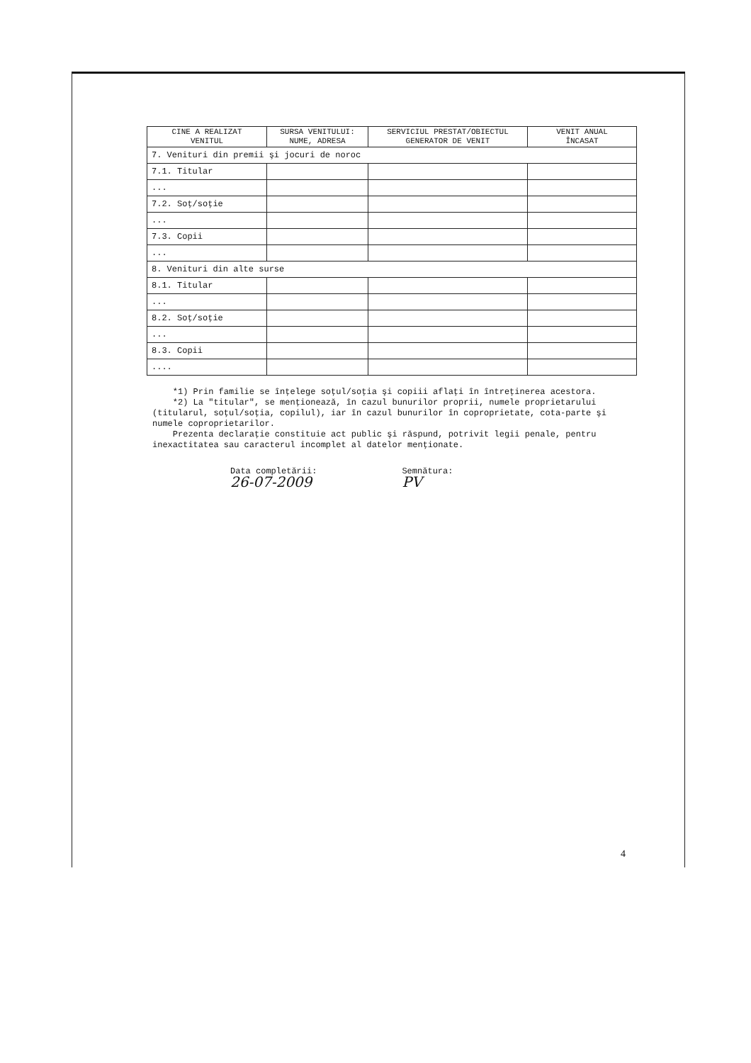| CINE A REALIZAT VENITUL | SURSA VENITULUI: NUME, ADRESA | SERVICIUL PRESTAT/OBIECTUL GENERATOR DE VENIT | VENIT ANUAL ÎNCASAT |
| --- | --- | --- | --- |
| 7. Venituri din premii şi jocuri de noroc | | | |
| 7.1. Titular | | | |
| ... | | | |
| 7.2. Soţ/soţie | | | |
| ... | | | |
| 7.3. Copii | | | |
| ... | | | |
| 8. Venituri din alte surse | | | |
| 8.1. Titular | | | |
| ... | | | |
| 8.2. Soţ/soţie | | | |
| ... | | | |
| 8.3. Copii | | | |
| .... | | | |
*1) Prin familie se înţelege soţul/soţia şi copiii aflaţi în întreţinerea acestora.
*2) La "titular", se menţionează, în cazul bunurilor proprii, numele proprietarului (titularul, soţul/soţia, copilul), iar în cazul bunurilor în coproprietate, cota-parte şi numele coproprietarilor.
Prezenta declaraţie constituie act public şi răspund, potrivit legii penale, pentru inexactitatea sau caracterul incomplet al datelor menţionate.
Data completării:
26-07-2009
Semnătura:
PV
4